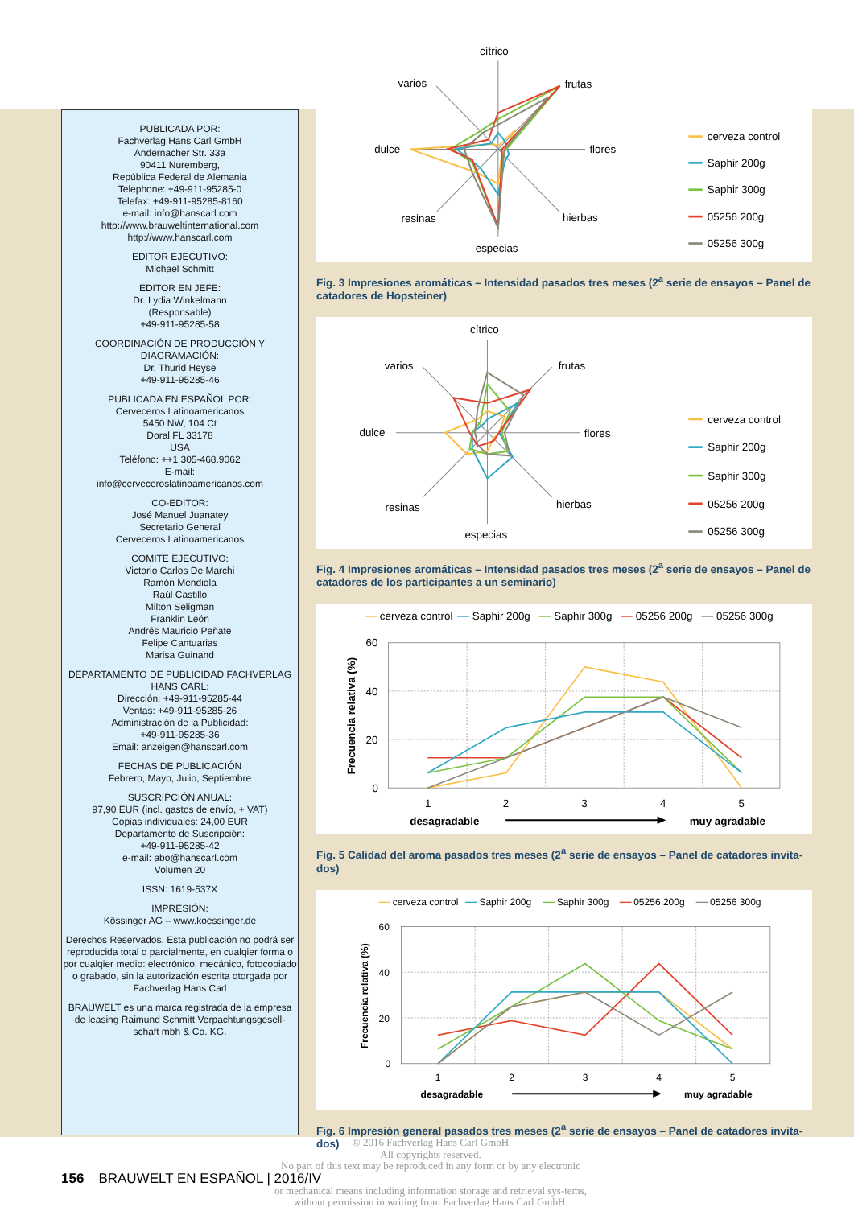PUBLICADA POR:
Fachverlag Hans Carl GmbH
Andernacher Str. 33a
90411 Nuremberg,
República Federal de Alemania
Telephone: +49-911-95285-0
Telefax: +49-911-95285-8160
e-mail: info@hanscarl.com
http://www.brauweltinternational.com
http://www.hanscarl.com
EDITOR EJECUTIVO:
Michael Schmitt
EDITOR EN JEFE:
Dr. Lydia Winkelmann
(Responsable)
+49-911-95285-58
COORDINACIÓN DE PRODUCCIÓN Y DIAGRAMACIÓN:
Dr. Thurid Heyse
+49-911-95285-46
PUBLICADA EN ESPAÑOL POR:
Cerveceros Latinoamericanos
5450 NW, 104 Ct
Doral FL 33178
USA
Teléfono: ++1 305-468.9062
E-mail:
info@cerveceroslatinoamericanos.com
CO-EDITOR:
José Manuel Juanatey
Secretario General
Cerveceros Latinoamericanos
COMITE EJECUTIVO:
Victorio Carlos De Marchi
Ramón Mendiola
Raúl Castillo
Milton Seligman
Franklin León
Andrés Mauricio Peñate
Felipe Cantuarias
Marisa Guinand
DEPARTAMENTO DE PUBLICIDAD FACHVERLAG HANS CARL:
Dirección: +49-911-95285-44
Ventas: +49-911-95285-26
Administración de la Publicidad:
+49-911-95285-36
Email: anzeigen@hanscarl.com
FECHAS DE PUBLICACIÓN
Febrero, Mayo, Julio, Septiembre
SUSCRIPCIÓN ANUAL:
97,90 EUR (incl. gastos de envío, + VAT)
Copias individuales: 24,00 EUR
Departamento de Suscripción:
+49-911-95285-42
e-mail: abo@hanscarl.com
Volúmen 20
ISSN: 1619-537X
IMPRESIÓN:
Kössinger AG – www.koessinger.de
Derechos Reservados. Esta publicación no podrá ser reproducida total o parcialmente, en cualqier forma o por cualqier medio: electrónico, mecánico, fotocopiado o grabado, sin la autorización escrita otorgada por Fachverlag Hans Carl
BRAUWELT es una marca registrada de la empresa de leasing Raimund Schmitt Verpachtungsgesell-schaft mbh & Co. KG.
cítrico
frutas
flores
hierbas
especias
resinas
dulce
varios
cerveza control
Saphir 200g
Saphir 300g
05256 200g
05256 300g
Fig. 3 Impresiones aromáticas – Intensidad pasados tres meses (2<sup>a</sup> serie de ensayos – Panel de catadores de Hopsteiner)
cítrico
frutas
flores
hierbas
especias
resinas
dulce
varios
cerveza control
Saphir 200g
Saphir 300g
05256 200g
05256 300g
Fig. 4 Impresiones aromáticas – Intensidad pasados tres meses (2<sup>a</sup> serie de ensayos – Panel de catadores de los participantes a un seminario)
cerveza control
Saphir 200g
Saphir 300g
05256 200g
05256 300g
60
40
20
0
1
2
3
4
5
Frecuencia relativa (%)
desagradable
muy agradable
Fig. 5 Calidad del aroma pasados tres meses (2<sup>a</sup> serie de ensayos – Panel de catadores invita-dos)
cerveza control
Saphir 200g
Saphir 300g
05256 200g
05256 300g
60
40
20
0
1
2
3
4
5
Frecuencia relativa (%)
desagradable
muy agradable
Fig. 6 Impresión general pasados tres meses (2<sup>a</sup> serie de ensayos – Panel de catadores invita-dos)
© 2016 Fachverlag Hans Carl GmbH
All copyrights reserved.
No part of this text may be reproduced in any form or by any electronic
156 BRAUWELT EN ESPAÑOL | 2016/IV
or mechanical means including information storage and retrieval sys-tems, without permission in writing from Fachverlag Hans Carl GmbH.